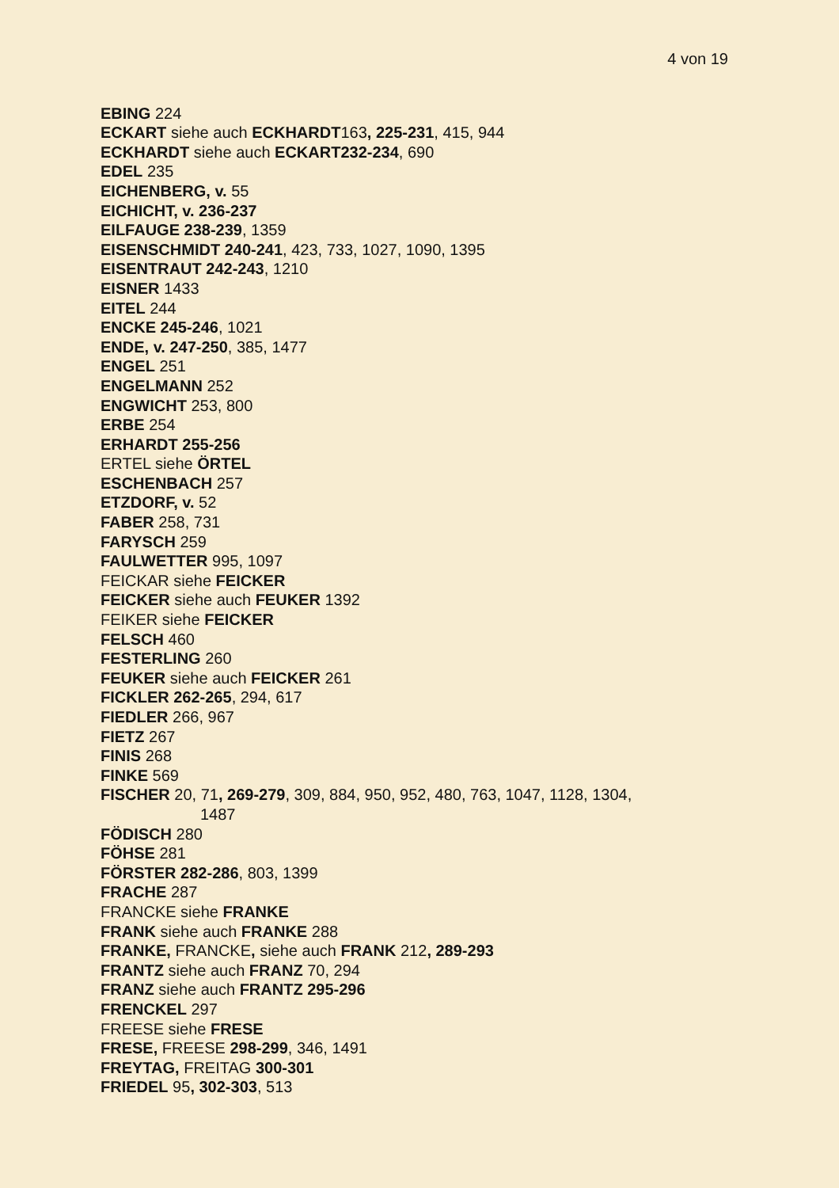4 von 19
EBING 224
ECKART siehe auch ECKHARDT163, 225-231, 415, 944
ECKHARDT siehe auch ECKART232-234, 690
EDEL 235
EICHENBERG, v. 55
EICHICHT, v. 236-237
EILFAUGE 238-239, 1359
EISENSCHMIDT 240-241, 423, 733, 1027, 1090, 1395
EISENTRAUT 242-243, 1210
EISNER 1433
EITEL 244
ENCKE 245-246, 1021
ENDE, v. 247-250, 385, 1477
ENGEL 251
ENGELMANN 252
ENGWICHT 253, 800
ERBE 254
ERHARDT 255-256
ERTEL siehe ÖRTEL
ESCHENBACH 257
ETZDORF, v. 52
FABER 258, 731
FARYSCH 259
FAULWETTER 995, 1097
FEICKAR siehe FEICKER
FEICKER siehe auch FEUKER 1392
FEIKER siehe FEICKER
FELSCH 460
FESTERLING 260
FEUKER siehe auch FEICKER 261
FICKLER 262-265, 294, 617
FIEDLER 266, 967
FIETZ 267
FINIS 268
FINKE 569
FISCHER 20, 71, 269-279, 309, 884, 950, 952, 480, 763, 1047, 1128, 1304,
1487
FÖDISCH 280
FÖHSE 281
FÖRSTER 282-286, 803, 1399
FRACHE 287
FRANCKE siehe FRANKE
FRANK siehe auch FRANKE 288
FRANKE, FRANCKE, siehe auch FRANK 212, 289-293
FRANTZ siehe auch FRANZ 70, 294
FRANZ siehe auch FRANTZ 295-296
FRENCKEL 297
FREESE siehe FRESE
FRESE, FREESE 298-299, 346, 1491
FREYTAG, FREITAG 300-301
FRIEDEL 95, 302-303, 513